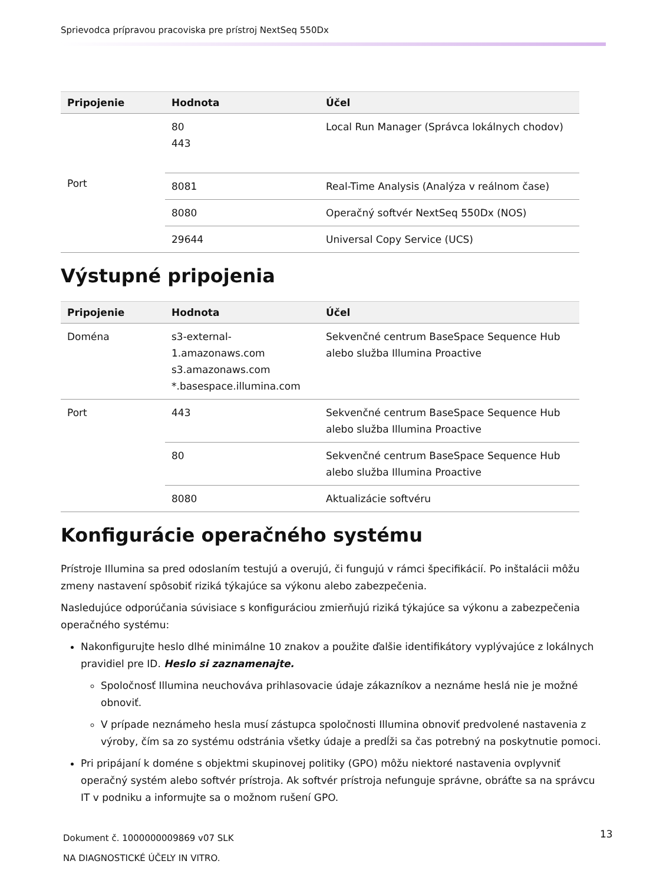Sprievodca prípravou pracoviska pre prístroj NextSeq 550Dx
| Pripojenie | Hodnota | Účel |
| --- | --- | --- |
| Port | 80 443 | Local Run Manager (Správca lokálnych chodov) |
| | 8081 | Real-Time Analysis (Analýza v reálnom čase) |
| | 8080 | Operačný softvér NextSeq 550Dx (NOS) |
| | 29644 | Universal Copy Service (UCS) |
Výstupné pripojenia
| Pripojenie | Hodnota | Účel |
| --- | --- | --- |
| Doména | s3-external-1.amazonaws.com s3.amazonaws.com *.basespace.illumina.com | Sekvenčné centrum BaseSpace Sequence Hub alebo služba Illumina Proactive |
| Port | 443 | Sekvenčné centrum BaseSpace Sequence Hub alebo služba Illumina Proactive |
| | 80 | Sekvenčné centrum BaseSpace Sequence Hub alebo služba Illumina Proactive |
| | 8080 | Aktualizácie softvéru |
Konfigurácie operačného systému
Prístroje Illumina sa pred odoslaním testujú a overujú, či fungujú v rámci špecifikácií. Po inštalácii môžu zmeny nastavení spôsobiť riziká týkajúce sa výkonu alebo zabezpečenia.
Nasledujúce odporúčania súvisiace s konfiguráciou zmierňujú riziká týkajúce sa výkonu a zabezpečenia operačného systému:
Nakonfigurujte heslo dlhé minimálne 10 znakov a použite ďalšie identifikátory vyplývajúce z lokálnych pravidiel pre ID. Heslo si zaznamenajte.
Spoločnosť Illumina neuchováva prihlasovacie údaje zákazníkov a neznáme heslá nie je možné obnoviť.
V prípade neznámeho hesla musí zástupca spoločnosti Illumina obnoviť predvolené nastavenia z výroby, čím sa zo systému odstránia všetky údaje a predĺži sa čas potrebný na poskytnutie pomoci.
Pri pripájaní k doméne s objektmi skupinovej politiky (GPO) môžu niektoré nastavenia ovplyvniť operačný systém alebo softvér prístroja. Ak softvér prístroja nefunguje správne, obráťte sa na správcu IT v podniku a informujte sa o možnom rušení GPO.
Dokument č. 1000000009869 v07 SLK
NA DIAGNOSTICKÉ ÚČELY IN VITRO.
13